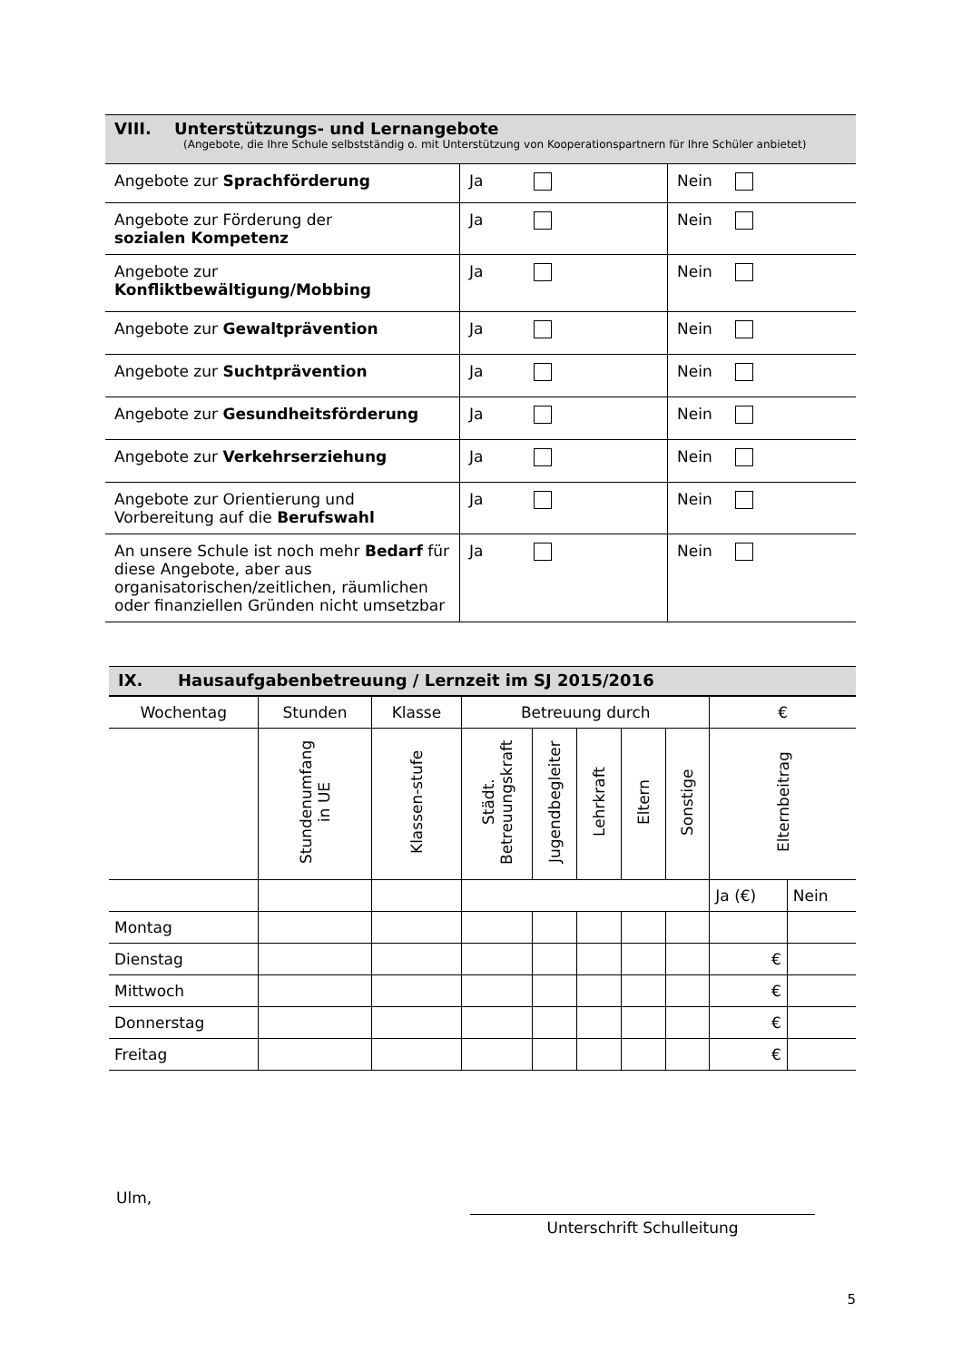VIII. Unterstützungs- und Lernangebote
(Angebote, die Ihre Schule selbstständig o. mit Unterstützung von Kooperationspartnern für Ihre Schüler anbietet)
| Angebote zur Sprachförderung | Ja | Nein |
| Angebote zur Förderung der sozialen Kompetenz | Ja | Nein |
| Angebote zur Konfliktbewältigung/Mobbing | Ja | Nein |
| Angebote zur Gewaltprävention | Ja | Nein |
| Angebote zur Suchtprävention | Ja | Nein |
| Angebote zur Gesundheitsförderung | Ja | Nein |
| Angebote zur Verkehrserziehung | Ja | Nein |
| Angebote zur Orientierung und Vorbereitung auf die Berufswahl | Ja | Nein |
| An unsere Schule ist noch mehr Bedarf für diese Angebote, aber aus organisatorischen/zeitlichen, räumlichen oder finanziellen Gründen nicht umsetzbar | Ja | Nein |
IX. Hausaufgabenbetreuung / Lernzeit im SJ 2015/2016
| Wochentag | Stunden | Klasse | Betreuung durch | | | | | € | |
| --- | --- | --- | --- | --- | --- | --- | --- | --- | --- |
| | Stundenumfang in UE | Klassen-stufe | Städt. Betreuungskraft | Jugendbegleiter | Lehrkraft | Eltern | Sonstige | Elternbeitrag | |
| | | | | | | | | Ja (€) | Nein |
| Montag | | | | | | | | | |
| Dienstag | | | | | | | | € | |
| Mittwoch | | | | | | | | € | |
| Donnerstag | | | | | | | | € | |
| Freitag | | | | | | | | € | |
Ulm,
Unterschrift Schulleitung
5